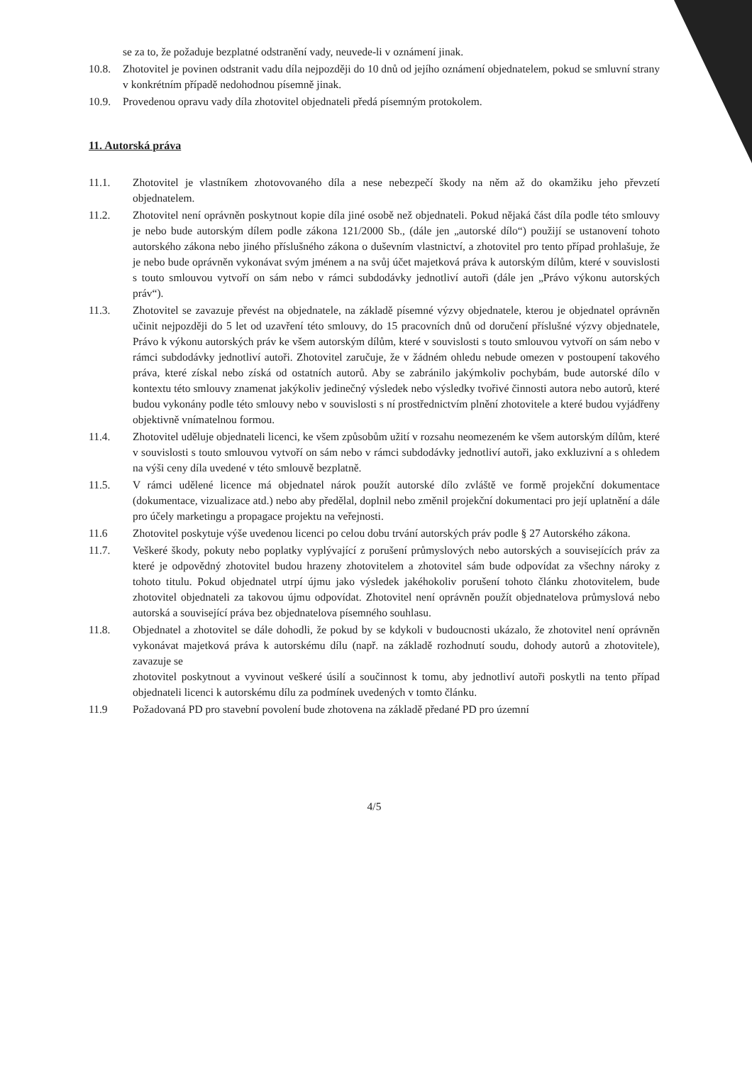se za to, že požaduje bezplatné odstranění vady, neuvede-li v oznámení jinak.
10.8. Zhotovitel je povinen odstranit vadu díla nejpozději do 10 dnů od jejího oznámení objednatelem, pokud se smluvní strany v konkrétním případě nedohodnou písemně jinak.
10.9. Provedenou opravu vady díla zhotovitel objednateli předá písemným protokolem.
11. Autorská práva
11.1. Zhotovitel je vlastníkem zhotovovaného díla a nese nebezpečí škody na něm až do okamžiku jeho převzetí objednatelem.
11.2. Zhotovitel není oprávněn poskytnout kopie díla jiné osobě než objednateli. Pokud nějaká část díla podle této smlouvy je nebo bude autorským dílem podle zákona 121/2000 Sb., (dále jen „autorské dílo“) použijí se ustanovení tohoto autorského zákona nebo jiného příslušného zákona o duševním vlastnictví, a zhotovitel pro tento případ prohlašuje, že je nebo bude oprávněn vykonávat svým jménem a na svůj účet majetková práva k autorským dílům, které v souvislosti s touto smlouvou vytvoří on sám nebo v rámci subdodávky jednotliví autoři (dále jen „Právo výkonu autorských práv“).
11.3. Zhotovitel se zavazuje převést na objednatele, na základě písemné výzvy objednatele, kterou je objednatel oprávněn učinit nejpozději do 5 let od uzavření této smlouvy, do 15 pracovních dnů od doručení příslušné výzvy objednatele, Právo k výkonu autorských práv ke všem autorským dílům, které v souvislosti s touto smlouvou vytvoří on sám nebo v rámci subdodávky jednotliví autoři. Zhotovitel zaručuje, že v žádném ohledu nebude omezen v postoupení takového práva, které získal nebo získá od ostatních autorů. Aby se zabránilo jakýmkoliv pochybám, bude autorské dílo v kontextu této smlouvy znamenat jakýkoliv jedinečný výsledek nebo výsledky tvořivé činnosti autora nebo autorů, které budou vykonány podle této smlouvy nebo v souvislosti s ní prostřednictvím plnění zhotovitele a které budou vyjádřeny objektivně vnímatelnou formou.
11.4. Zhotovitel uděluje objednateli licenci, ke všem způsobům užití v rozsahu neomezeném ke všem autorským dílům, které v souvislosti s touto smlouvou vytvoří on sám nebo v rámci subdodávky jednotliví autoři, jako exkluzivní a s ohledem na výši ceny díla uvedené v této smlouvě bezplatně.
11.5. V rámci udělené licence má objednatel nárok použít autorské dílo zvláště ve formě projekční dokumentace (dokumentace, vizualizace atd.) nebo aby předělal, doplnil nebo změnil projekční dokumentaci pro její uplatnění a dále pro účely marketingu a propagace projektu na veřejnosti.
11.6 Zhotovitel poskytuje výše uvedenou licenci po celou dobu trvání autorských práv podle § 27 Autorského zákona.
11.7. Veškeré škody, pokuty nebo poplatky vyplývající z porušení průmyslových nebo autorských a souvisejících práv za které je odpovědný zhotovitel budou hrazeny zhotovitelem a zhotovitel sám bude odpovídat za všechny nároky z tohoto titulu. Pokud objednatel utrpí újmu jako výsledek jakéhokoliv porušení tohoto článku zhotovitelem, bude zhotovitel objednateli za takovou újmu odpovídat. Zhotovitel není oprávněn použít objednatelova průmyslová nebo autorská a související práva bez objednatelova písemného souhlasu.
11.8. Objednatel a zhotovitel se dále dohodli, že pokud by se kdykoli v budoucnosti ukázalo, že zhotovitel není oprávněn vykonávat majetková práva k autorskému dílu (např. na základě rozhodnutí soudu, dohody autorů a zhotovitele), zavazuje se
zhotovitel poskytnout a vyvinout veškeré úsilí a součinnost k tomu, aby jednotliví autoři poskytli na tento případ objednateli licenci k autorskému dílu za podmínek uvedených v tomto článku.
11.9 Požadovaná PD pro stavební povolení bude zhotovena na základě předané PD pro územní
4/5